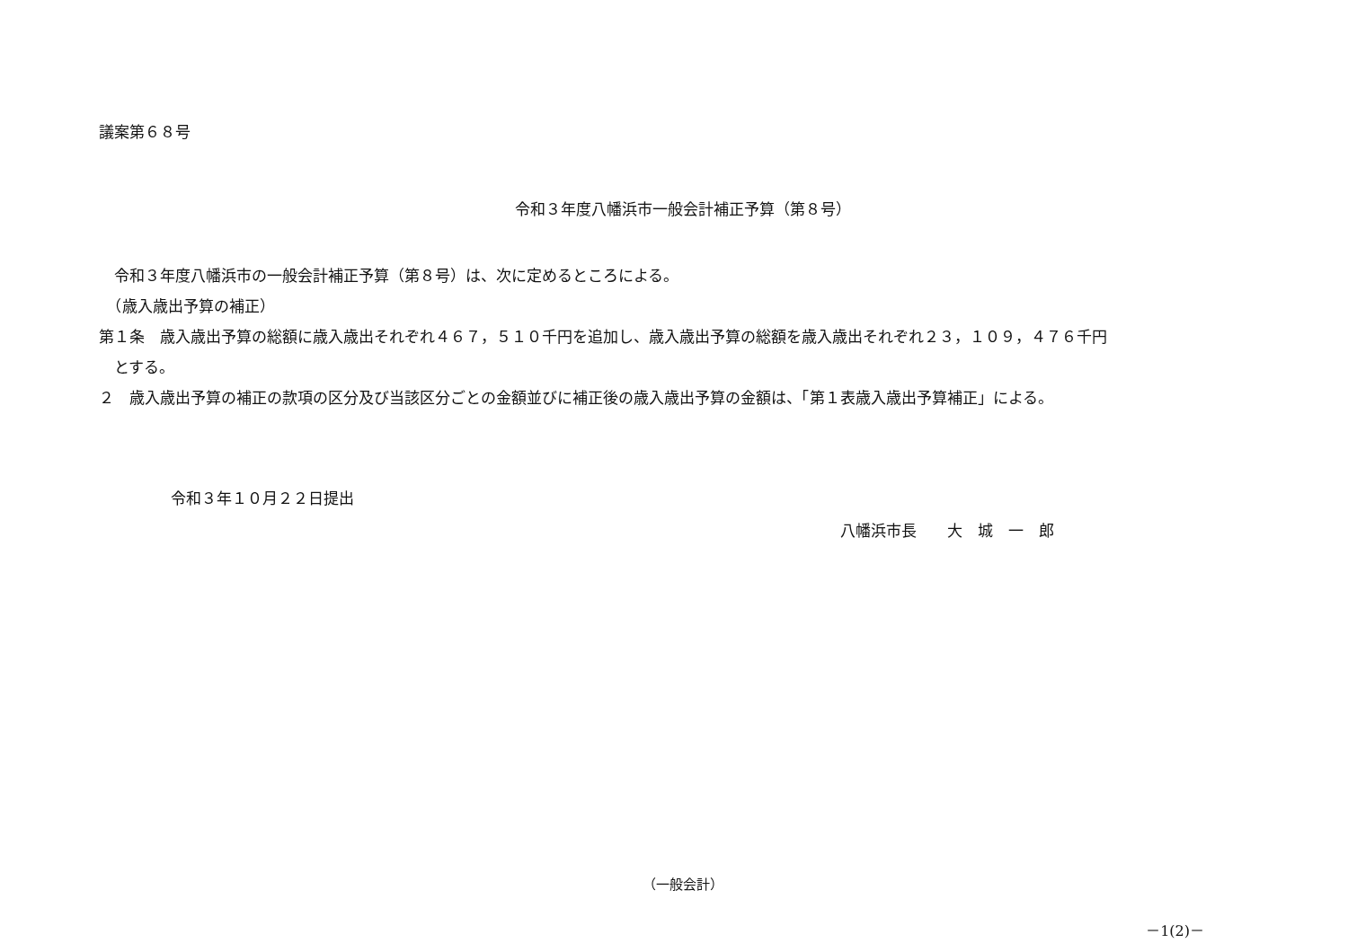議案第６８号
令和３年度八幡浜市一般会計補正予算（第８号）
　令和３年度八幡浜市の一般会計補正予算（第８号）は、次に定めるところによる。
　（歳入歳出予算の補正）
第１条　歳入歳出予算の総額に歳入歳出それぞれ４６７，５１０千円を追加し、歳入歳出予算の総額を歳入歳出それぞれ２３，１０９，４７６千円
　とする。
２　歳入歳出予算の補正の款項の区分及び当該区分ごとの金額並びに補正後の歳入歳出予算の金額は、「第１表歳入歳出予算補正」による。
令和３年１０月２２日提出
八幡浜市長　　大　城　一　郎
（一般会計）
－1(2)－